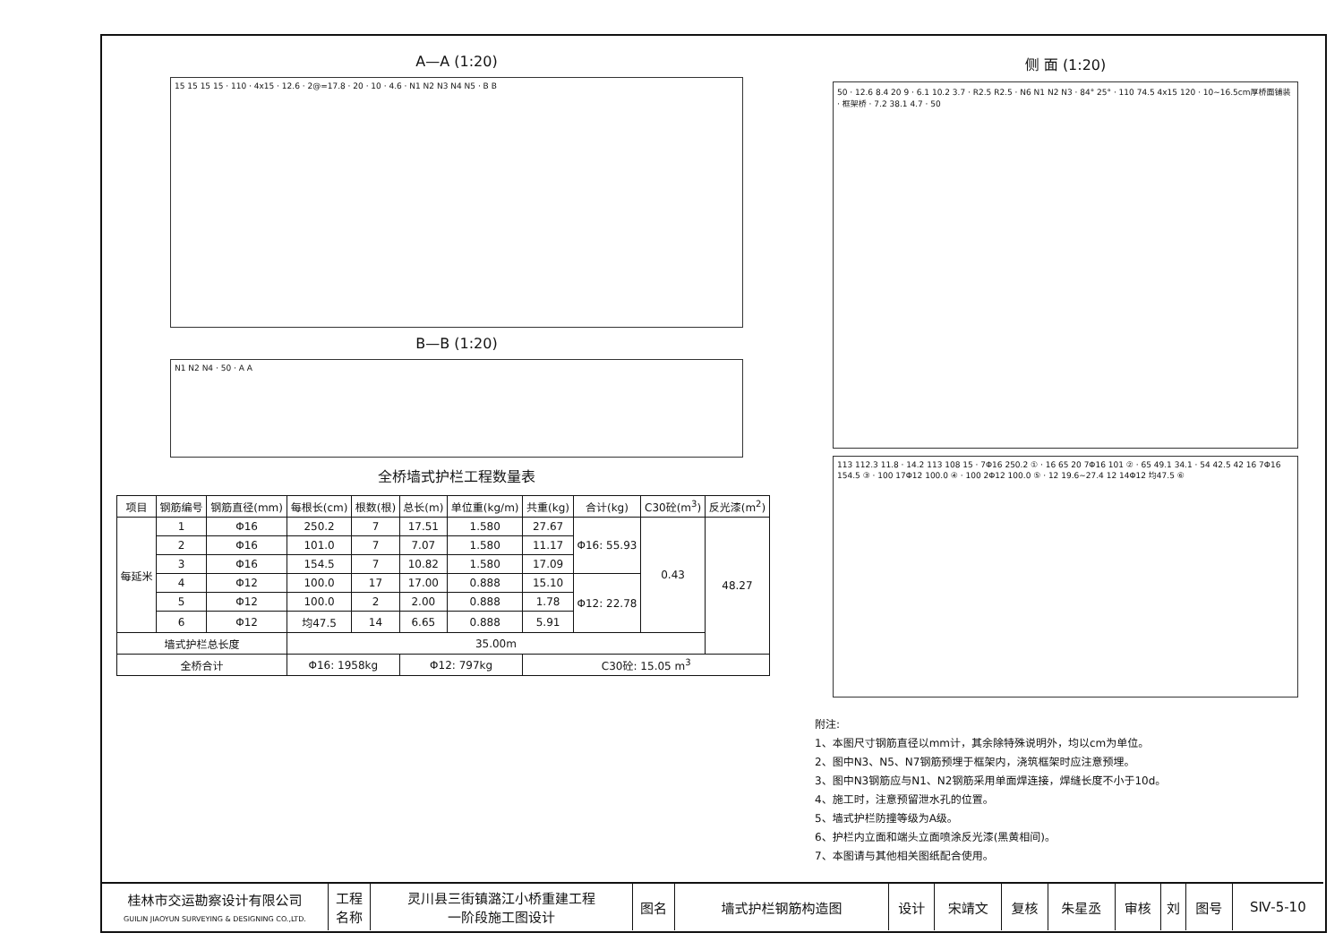A—A (1:20)
15 15 15 15 · 110 · 4x15 · 12.6 · 2@=17.8 · 20 · 10 · 4.6 · N1 N2 N3 N4 N5 · B B
B—B (1:20)
N1 N2 N4 · 50 · A A
全桥墙式护栏工程数量表
| 项目 | 钢筋编号 | 钢筋直径(mm) | 每根长(cm) | 根数(根) | 总长(m) | 单位重(kg/m) | 共重(kg) | 合计(kg) | C30砼(m<sup>3</sup>) | 反光漆(m<sup>2</sup>) |
| --- | --- | --- | --- | --- | --- | --- | --- | --- | --- | --- |
| 每延米 | 1 | Φ16 | 250.2 | 7 | 17.51 | 1.580 | 27.67 | Φ16: 55.93 | 0.43 | 48.27 |
| | 2 | Φ16 | 101.0 | 7 | 7.07 | 1.580 | 11.17 | | | |
| | 3 | Φ16 | 154.5 | 7 | 10.82 | 1.580 | 17.09 | | | |
| | 4 | Φ12 | 100.0 | 17 | 17.00 | 0.888 | 15.10 | Φ12: 22.78 | | |
| | 5 | Φ12 | 100.0 | 2 | 2.00 | 0.888 | 1.78 | | | |
| | 6 | Φ12 | 均47.5 | 14 | 6.65 | 0.888 | 5.91 | | | |
| 墙式护栏总长度 | | | 35.00m | | | | | | | |
| 全桥合计 | | | Φ16: 1958kg | | Φ12: 797kg | | C30砼: 15.05 m<sup>3</sup> | | | |
侧 面 (1:20)
50 · 12.6 8.4 20 9 · 6.1 10.2 3.7 · R2.5 R2.5 · N6 N1 N2 N3 · 84° 25° · 110 74.5 4x15 120 · 10~16.5cm厚桥面铺装 · 框架桥 · 7.2 38.1 4.7 · 50
113 112.3 11.8 · 14.2 113 108 15 · 7Φ16 250.2 ① · 16 65 20 7Φ16 101 ② · 65 49.1 34.1 · 54 42.5 42 16 7Φ16 154.5 ③ · 100 17Φ12 100.0 ④ · 100 2Φ12 100.0 ⑤ · 12 19.6~27.4 12 14Φ12 均47.5 ⑥
附注:
1、本图尺寸钢筋直径以mm计，其余除特殊说明外，均以cm为单位。
2、图中N3、N5、N7钢筋预埋于框架内，浇筑框架时应注意预埋。
3、图中N3钢筋应与N1、N2钢筋采用单面焊连接，焊缝长度不小于10d。
4、施工时，注意预留泄水孔的位置。
5、墙式护栏防撞等级为A级。
6、护栏内立面和端头立面喷涂反光漆(黑黄相间)。
7、本图请与其他相关图纸配合使用。
| 桂林市交运勘察设计有限公司 GUILIN JIAOYUN SURVEYING & DESIGNING CO.,LTD. | 工程名称 | 灵川县三街镇潞江小桥重建工程 一阶段施工图设计 | 图名 | 墙式护栏钢筋构造图 | 设计 | 宋靖文 | 复核 | 朱星丞 | 审核 | 刘 | 图号 | SⅣ-5-10 |